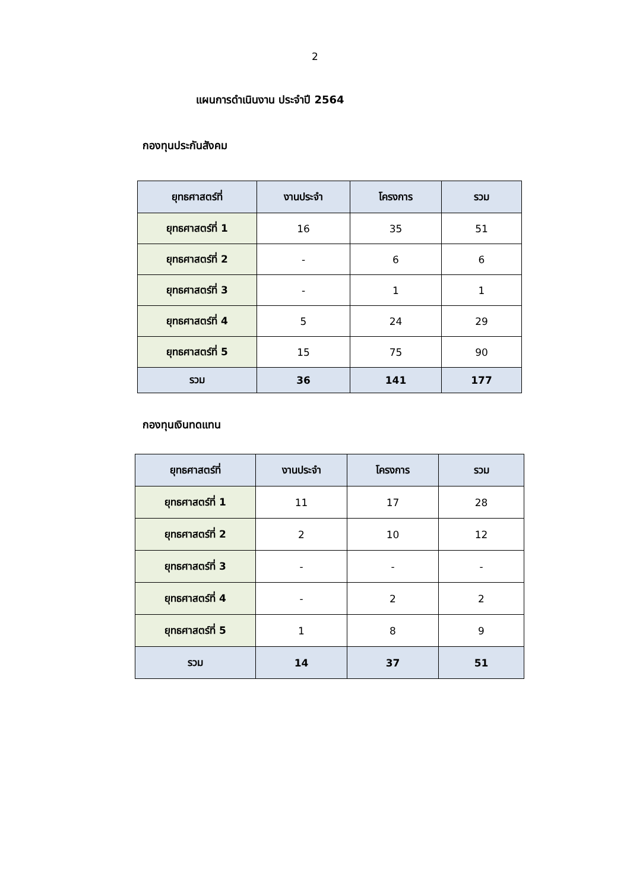2
แผนการดำเนินงาน ประจำปี 2564
กองทุนประกันสังคม
| ยุทธศาสตร์ที่ | งานประจำ | โครงการ | รวม |
| --- | --- | --- | --- |
| ยุทธศาสตร์ที่ 1 | 16 | 35 | 51 |
| ยุทธศาสตร์ที่ 2 | - | 6 | 6 |
| ยุทธศาสตร์ที่ 3 | - | 1 | 1 |
| ยุทธศาสตร์ที่ 4 | 5 | 24 | 29 |
| ยุทธศาสตร์ที่ 5 | 15 | 75 | 90 |
| รวม | 36 | 141 | 177 |
กองทุนเงินทดแทน
| ยุทธศาสตร์ที่ | งานประจำ | โครงการ | รวม |
| --- | --- | --- | --- |
| ยุทธศาสตร์ที่ 1 | 11 | 17 | 28 |
| ยุทธศาสตร์ที่ 2 | 2 | 10 | 12 |
| ยุทธศาสตร์ที่ 3 | - | - | - |
| ยุทธศาสตร์ที่ 4 | - | 2 | 2 |
| ยุทธศาสตร์ที่ 5 | 1 | 8 | 9 |
| รวม | 14 | 37 | 51 |